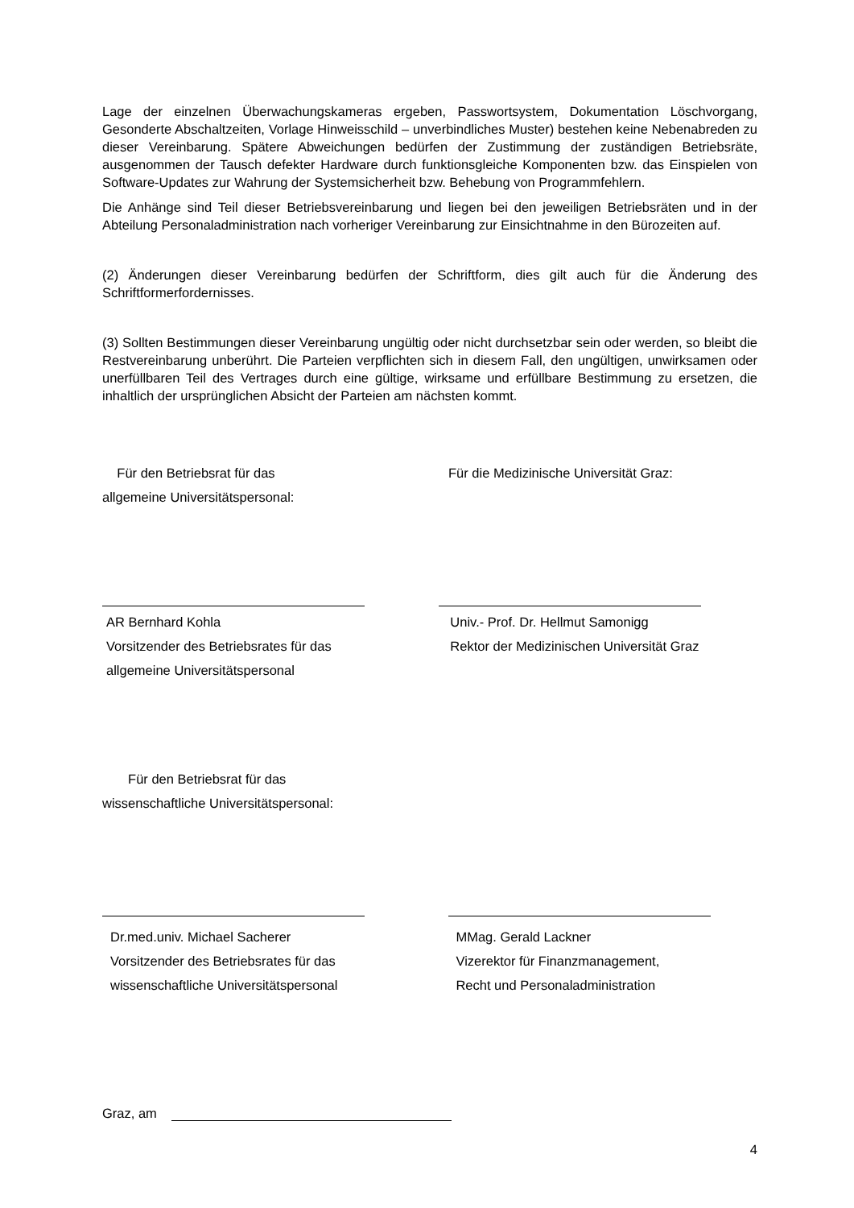Lage der einzelnen Überwachungskameras ergeben, Passwortsystem, Dokumentation Löschvorgang, Gesonderte Abschaltzeiten, Vorlage Hinweisschild – unverbindliches Muster) bestehen keine Nebenabreden zu dieser Vereinbarung. Spätere Abweichungen bedürfen der Zustimmung der zuständigen Betriebsräte, ausgenommen der Tausch defekter Hardware durch funktionsgleiche Komponenten bzw. das Einspielen von Software-Updates zur Wahrung der Systemsicherheit bzw. Behebung von Programmfehlern.
Die Anhänge sind Teil dieser Betriebsvereinbarung und liegen bei den jeweiligen Betriebsräten und in der Abteilung Personaladministration nach vorheriger Vereinbarung zur Einsichtnahme in den Bürozeiten auf.
(2) Änderungen dieser Vereinbarung bedürfen der Schriftform, dies gilt auch für die Änderung des Schriftformerfordernisses.
(3) Sollten Bestimmungen dieser Vereinbarung ungültig oder nicht durchsetzbar sein oder werden, so bleibt die Restvereinbarung unberührt. Die Parteien verpflichten sich in diesem Fall, den ungültigen, unwirksamen oder unerfüllbaren Teil des Vertrages durch eine gültige, wirksame und erfüllbare Bestimmung zu ersetzen, die inhaltlich der ursprünglichen Absicht der Parteien am nächsten kommt.
Für den Betriebsrat für das
allgemeine Universitätspersonal:
Für die Medizinische Universität Graz:
AR Bernhard Kohla
Vorsitzender des Betriebsrates für das
allgemeine Universitätspersonal
Univ.- Prof. Dr. Hellmut Samonigg
Rektor der Medizinischen Universität Graz
Für den Betriebsrat für das
wissenschaftliche Universitätspersonal:
Dr.med.univ. Michael Sacherer
Vorsitzender des Betriebsrates für das
wissenschaftliche Universitätspersonal
MMag. Gerald Lackner
Vizerektor für Finanzmanagement,
Recht und Personaladministration
Graz, am
4